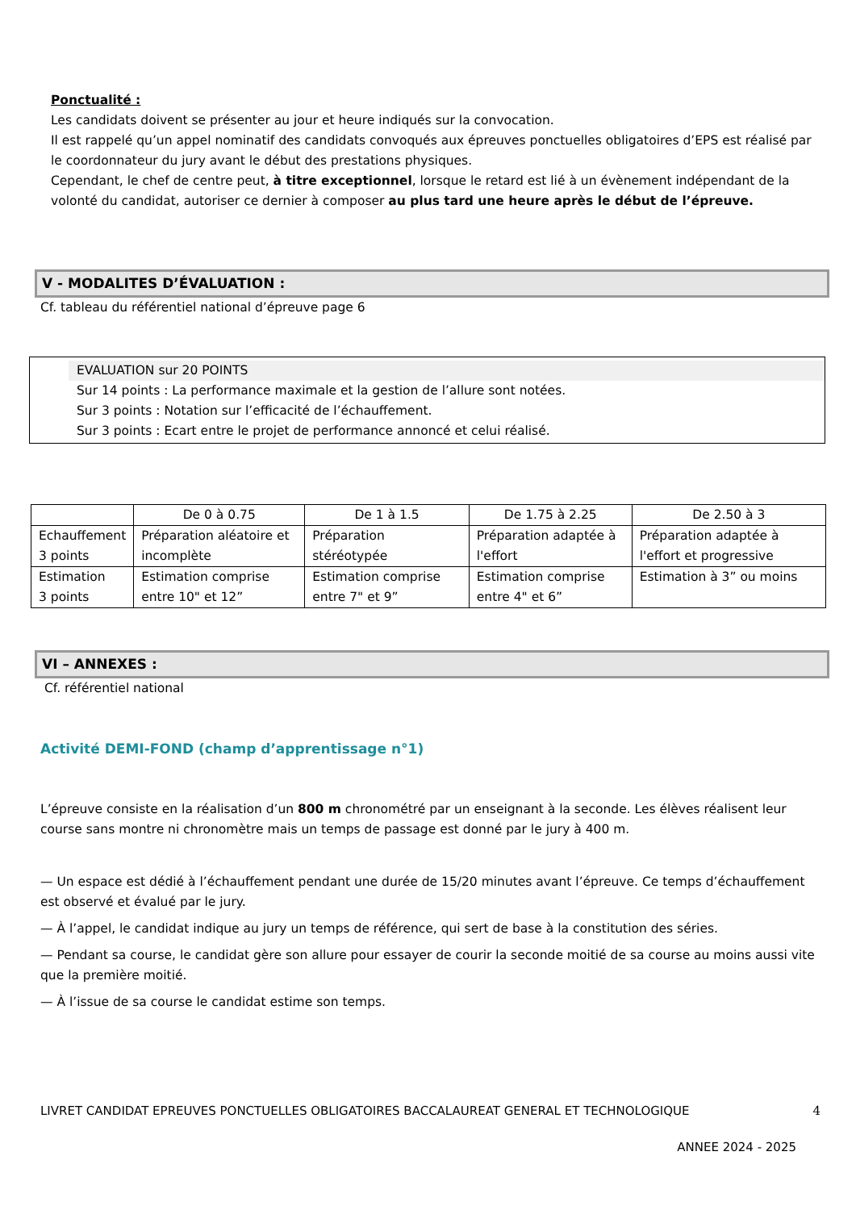Ponctualité :
Les candidats doivent se présenter au jour et heure indiqués sur la convocation.
Il est rappelé qu’un appel nominatif des candidats convoqués aux épreuves ponctuelles obligatoires d’EPS est réalisé par le coordonnateur du jury avant le début des prestations physiques.
Cependant, le chef de centre peut, à titre exceptionnel, lorsque le retard est lié à un évènement indépendant de la volonté du candidat, autoriser ce dernier à composer au plus tard une heure après le début de l’épreuve.
V - MODALITES D’ÉVALUATION :
Cf. tableau du référentiel national d’épreuve page 6
EVALUATION sur 20 POINTS
Sur 14 points : La performance maximale et la gestion de l’allure sont notées.
Sur 3 points : Notation sur l’efficacité de l’échauffement.
Sur 3 points : Ecart entre le projet de performance annoncé et celui réalisé.
| | De 0 à 0.75 | De 1 à 1.5 | De 1.75 à 2.25 | De 2.50 à 3 |
| Echauffement 3 points | Préparation aléatoire et incomplète | Préparation stéréotypée | Préparation adaptée à l'effort | Préparation adaptée à l'effort et progressive |
| Estimation 3 points | Estimation comprise entre 10" et 12” | Estimation comprise entre 7" et 9” | Estimation comprise entre 4" et 6” | Estimation à 3” ou moins |
VI – ANNEXES :
Cf. référentiel national
Activité DEMI-FOND (champ d’apprentissage n°1)
L’épreuve consiste en la réalisation d’un 800 m chronométré par un enseignant à la seconde. Les élèves réalisent leur course sans montre ni chronomètre mais un temps de passage est donné par le jury à 400 m.
— Un espace est dédié à l’échauffement pendant une durée de 15/20 minutes avant l’épreuve. Ce temps d’échauffement est observé et évalué par le jury.
— À l’appel, le candidat indique au jury un temps de référence, qui sert de base à la constitution des séries.
— Pendant sa course, le candidat gère son allure pour essayer de courir la seconde moitié de sa course au moins aussi vite que la première moitié.
— À l’issue de sa course le candidat estime son temps.
LIVRET CANDIDAT EPREUVES PONCTUELLES OBLIGATOIRES BACCALAUREAT GENERAL ET TECHNOLOGIQUE 4
ANNEE 2024 - 2025